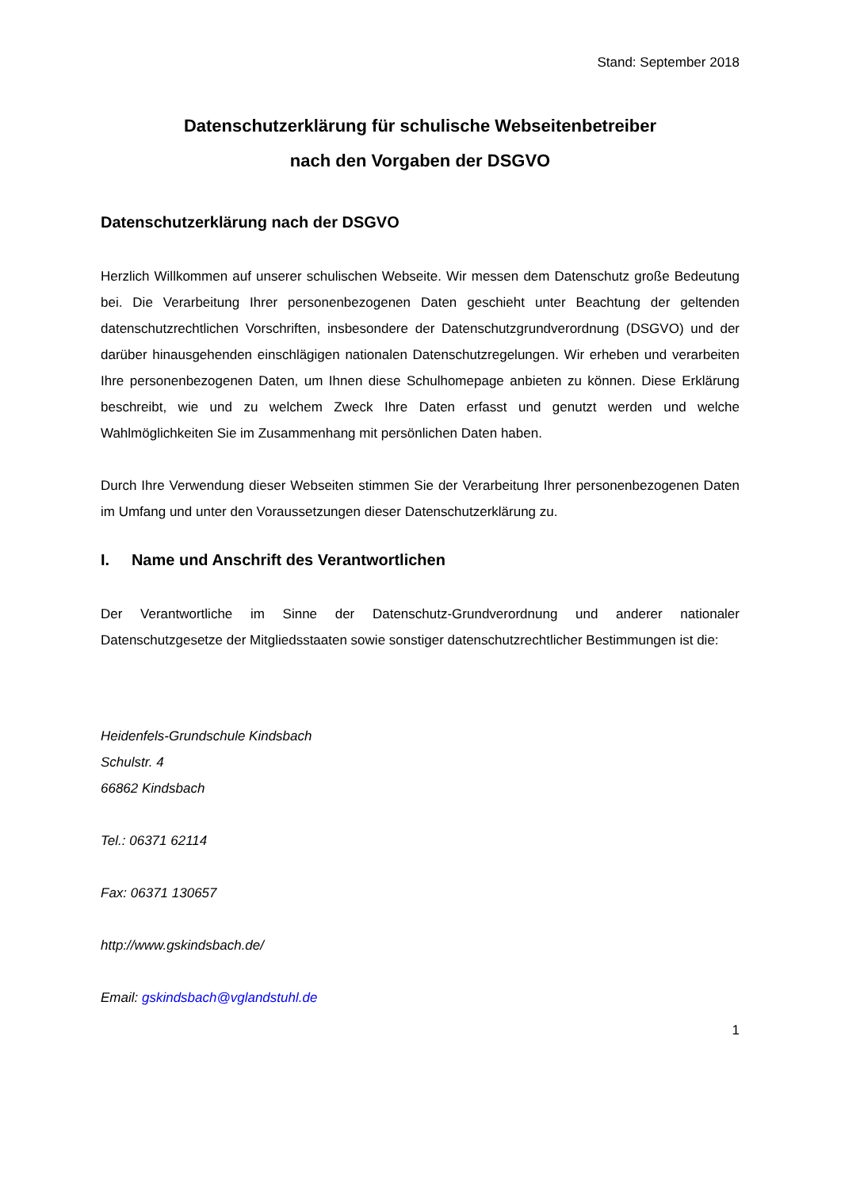Stand: September 2018
Datenschutzerklärung für schulische Webseitenbetreiber
nach den Vorgaben der DSGVO
Datenschutzerklärung nach der DSGVO
Herzlich Willkommen auf unserer schulischen Webseite. Wir messen dem Datenschutz große Bedeutung bei. Die Verarbeitung Ihrer personenbezogenen Daten geschieht unter Beachtung der geltenden datenschutzrechtlichen Vorschriften, insbesondere der Datenschutzgrundverordnung (DSGVO) und der darüber hinausgehenden einschlägigen nationalen Datenschutzregelungen. Wir erheben und verarbeiten Ihre personenbezogenen Daten, um Ihnen diese Schulhomepage anbieten zu können. Diese Erklärung beschreibt, wie und zu welchem Zweck Ihre Daten erfasst und genutzt werden und welche Wahlmöglichkeiten Sie im Zusammenhang mit persönlichen Daten haben.
Durch Ihre Verwendung dieser Webseiten stimmen Sie der Verarbeitung Ihrer personenbezogenen Daten im Umfang und unter den Voraussetzungen dieser Datenschutzerklärung zu.
I. Name und Anschrift des Verantwortlichen
Der Verantwortliche im Sinne der Datenschutz-Grundverordnung und anderer nationaler Datenschutzgesetze der Mitgliedsstaaten sowie sonstiger datenschutzrechtlicher Bestimmungen ist die:
Heidenfels-Grundschule Kindsbach
Schulstr. 4
66862 Kindsbach
Tel.: 06371 62114
Fax: 06371 130657
http://www.gskindsbach.de/
Email: gskindsbach@vglandstuhl.de
1